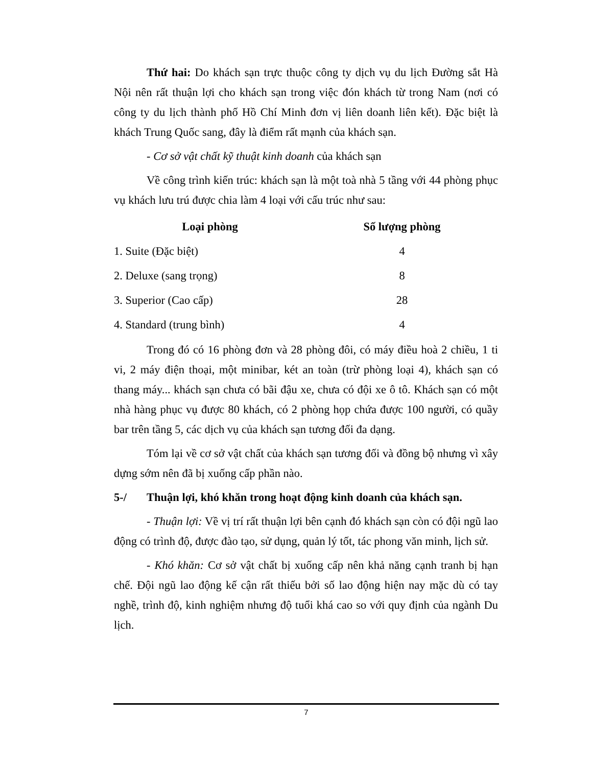Thứ hai: Do khách sạn trực thuộc công ty dịch vụ du lịch Đường sắt Hà Nội nên rất thuận lợi cho khách sạn trong việc đón khách từ trong Nam (nơi có công ty du lịch thành phố Hồ Chí Minh đơn vị liên doanh liên kết). Đặc biệt là khách Trung Quốc sang, đây là điểm rất mạnh của khách sạn.
- Cơ sở vật chất kỹ thuật kinh doanh của khách sạn
Về công trình kiến trúc: khách sạn là một toà nhà 5 tầng với 44 phòng phục vụ khách lưu trú được chia làm 4 loại với cấu trúc như sau:
| Loại phòng | Số lượng phòng |
| --- | --- |
| 1. Suite (Đặc biệt) | 4 |
| 2. Deluxe (sang trọng) | 8 |
| 3. Superior (Cao cấp) | 28 |
| 4. Standard (trung bình) | 4 |
Trong đó có 16 phòng đơn và 28 phòng đôi, có máy điều hoà 2 chiều, 1 ti vi, 2 máy điện thoại, một minibar, két an toàn (trừ phòng loại 4), khách sạn có thang máy... khách sạn chưa có bãi đậu xe, chưa có đội xe ô tô. Khách sạn có một nhà hàng phục vụ được 80 khách, có 2 phòng họp chứa được 100 người, có quầy bar trên tầng 5, các dịch vụ của khách sạn tương đối đa dạng.
Tóm lại về cơ sở vật chất của khách sạn tương đối và đồng bộ nhưng vì xây dựng sớm nên đã bị xuống cấp phần nào.
5-/ Thuận lợi, khó khăn trong hoạt động kinh doanh của khách sạn.
- Thuận lợi: Về vị trí rất thuận lợi bên cạnh đó khách sạn còn có đội ngũ lao động có trình độ, được đào tạo, sử dụng, quản lý tốt, tác phong văn minh, lịch sử.
- Khó khăn: Cơ sở vật chất bị xuống cấp nên khả năng cạnh tranh bị hạn chế. Đội ngũ lao động kế cận rất thiếu bởi số lao động hiện nay mặc dù có tay nghề, trình độ, kinh nghiệm nhưng độ tuổi khá cao so với quy định của ngành Du lịch.
7